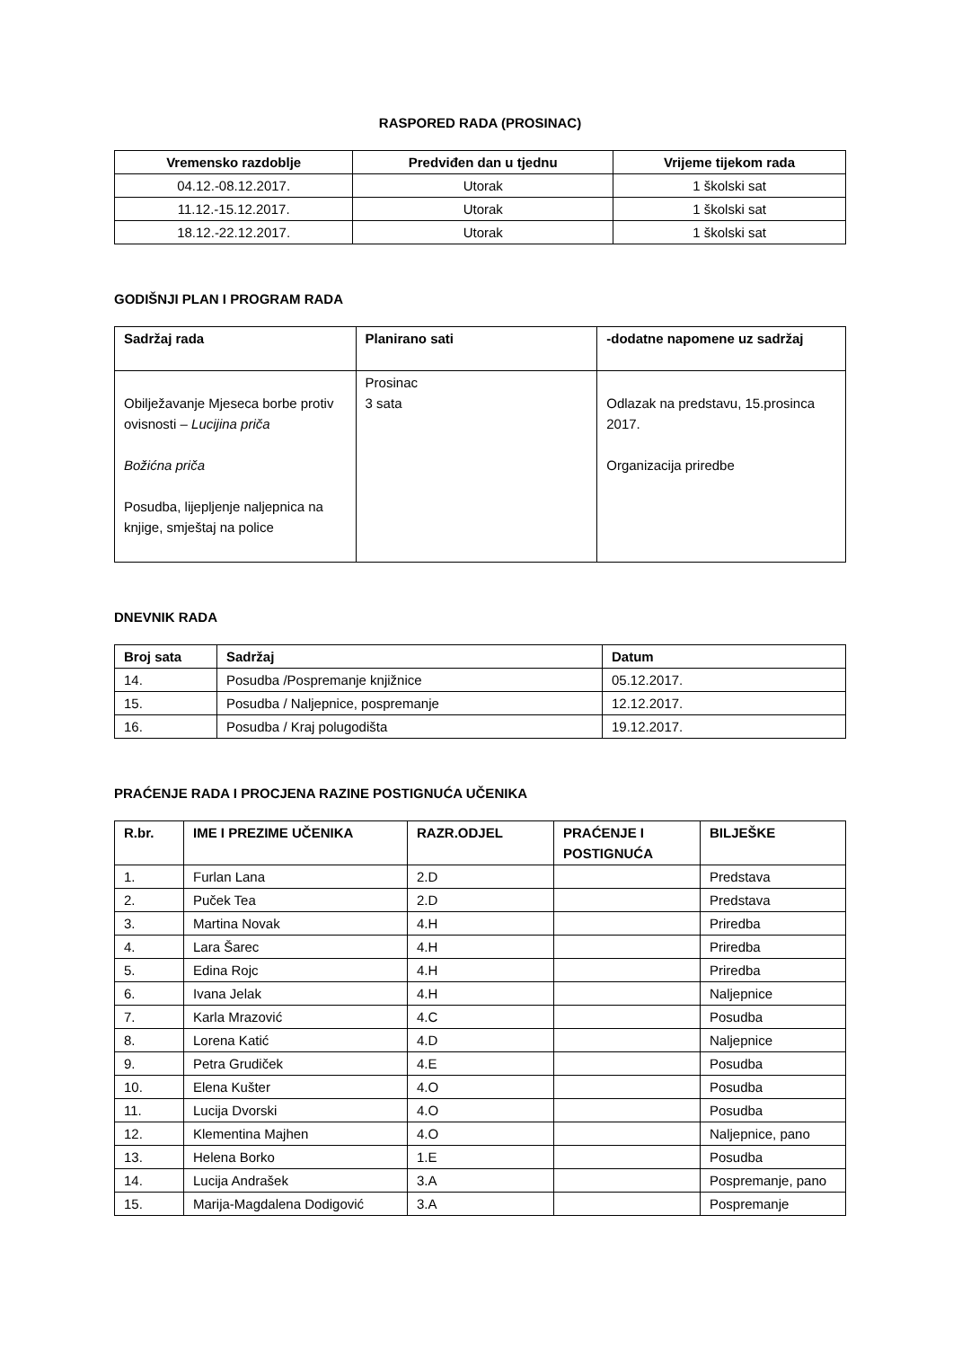RASPORED RADA (PROSINAC)
| Vremensko razdoblje | Predviđen dan u tjednu | Vrijeme tijekom rada |
| --- | --- | --- |
| 04.12.-08.12.2017. | Utorak | 1 školski sat |
| 11.12.-15.12.2017. | Utorak | 1 školski sat |
| 18.12.-22.12.2017. | Utorak | 1 školski sat |
GODIŠNJI PLAN I PROGRAM RADA
| Sadržaj rada | Planirano sati | -dodatne napomene uz sadržaj |
| --- | --- | --- |
| Obilježavanje Mjeseca borbe protiv ovisnosti – Lucijina priča Božićna priča Posudba, lijepljenje naljepnica na knjige, smještaj na police | Prosinac 3 sata | Odlazak na predstavu, 15.prosinca 2017. Organizacija priredbe |
DNEVNIK RADA
| Broj sata | Sadržaj | Datum |
| --- | --- | --- |
| 14. | Posudba /Pospremanje knjižnice | 05.12.2017. |
| 15. | Posudba / Naljepnice, pospremanje | 12.12.2017. |
| 16. | Posudba / Kraj polugodišta | 19.12.2017. |
PRAĆENJE RADA I PROCJENA RAZINE POSTIGNUĆA UČENIKA
| R.br. | IME I PREZIME UČENIKA | RAZR.ODJEL | PRAĆENJE I POSTIGNUĆA | BILJEŠKE |
| --- | --- | --- | --- | --- |
| 1. | Furlan Lana | 2.D | | Predstava |
| 2. | Puček Tea | 2.D | | Predstava |
| 3. | Martina Novak | 4.H | | Priredba |
| 4. | Lara Šarec | 4.H | | Priredba |
| 5. | Edina Rojc | 4.H | | Priredba |
| 6. | Ivana Jelak | 4.H | | Naljepnice |
| 7. | Karla Mrazović | 4.C | | Posudba |
| 8. | Lorena Katić | 4.D | | Naljepnice |
| 9. | Petra Grudiček | 4.E | | Posudba |
| 10. | Elena Kušter | 4.O | | Posudba |
| 11. | Lucija Dvorski | 4.O | | Posudba |
| 12. | Klementina Majhen | 4.O | | Naljepnice, pano |
| 13. | Helena Borko | 1.E | | Posudba |
| 14. | Lucija Andrašek | 3.A | | Pospremanje, pano |
| 15. | Marija-Magdalena Dodigović | 3.A | | Pospremanje |